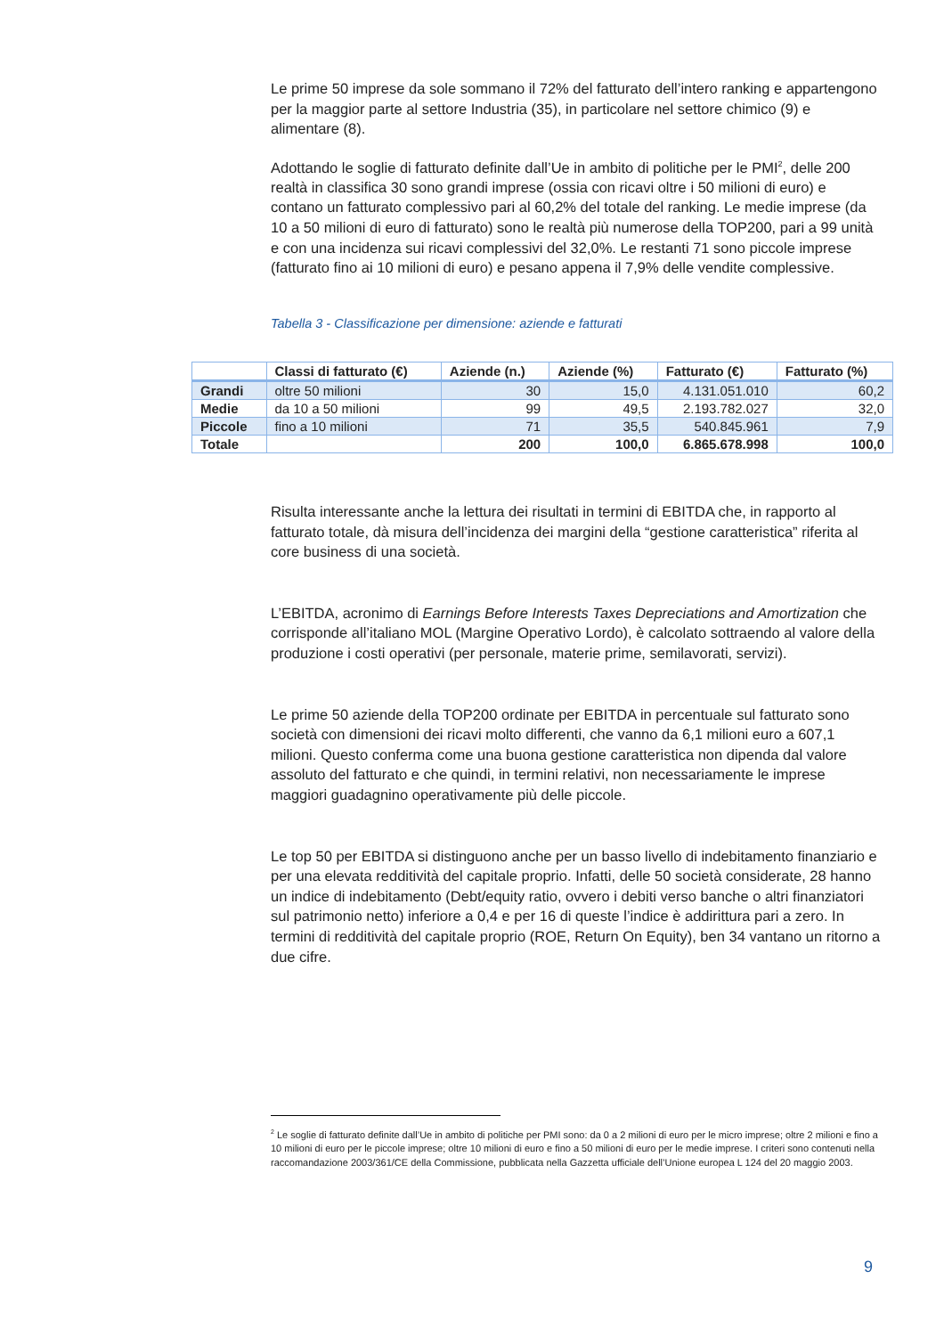Le prime 50 imprese da sole sommano il 72% del fatturato dell’intero ranking e appartengono per la maggior parte al settore Industria (35), in particolare nel settore chimico (9) e alimentare (8).
Adottando le soglie di fatturato definite dall’Ue in ambito di politiche per le PMI<sup>2</sup>, delle 200 realtà in classifica 30 sono grandi imprese (ossia con ricavi oltre i 50 milioni di euro) e contano un fatturato complessivo pari al 60,2% del totale del ranking. Le medie imprese (da 10 a 50 milioni di euro di fatturato) sono le realtà più numerose della TOP200, pari a 99 unità e con una incidenza sui ricavi complessivi del 32,0%. Le restanti 71 sono piccole imprese (fatturato fino ai 10 milioni di euro) e pesano appena il 7,9% delle vendite complessive.
Tabella 3 - Classificazione per dimensione: aziende e fatturati
| | Classi di fatturato (€) | Aziende (n.) | Aziende (%) | Fatturato (€) | Fatturato (%) |
| --- | --- | --- | --- | --- | --- |
| Grandi | oltre 50 milioni | 30 | 15,0 | 4.131.051.010 | 60,2 |
| Medie | da 10 a 50 milioni | 99 | 49,5 | 2.193.782.027 | 32,0 |
| Piccole | fino a 10 milioni | 71 | 35,5 | 540.845.961 | 7,9 |
| Totale | | 200 | 100,0 | 6.865.678.998 | 100,0 |
Risulta interessante anche la lettura dei risultati in termini di EBITDA che, in rapporto al fatturato totale, dà misura dell’incidenza dei margini della “gestione caratteristica” riferita al core business di una società.
L’EBITDA, acronimo di Earnings Before Interests Taxes Depreciations and Amortization che corrisponde all’italiano MOL (Margine Operativo Lordo), è calcolato sottraendo al valore della produzione i costi operativi (per personale, materie prime, semilavorati, servizi).
Le prime 50 aziende della TOP200 ordinate per EBITDA in percentuale sul fatturato sono società con dimensioni dei ricavi molto differenti, che vanno da 6,1 milioni euro a 607,1 milioni. Questo conferma come una buona gestione caratteristica non dipenda dal valore assoluto del fatturato e che quindi, in termini relativi, non necessariamente le imprese maggiori guadagnino operativamente più delle piccole.
Le top 50 per EBITDA si distinguono anche per un basso livello di indebitamento finanziario e per una elevata redditività del capitale proprio. Infatti, delle 50 società considerate, 28 hanno un indice di indebitamento (Debt/equity ratio, ovvero i debiti verso banche o altri finanziatori sul patrimonio netto) inferiore a 0,4 e per 16 di queste l’indice è addirittura pari a zero. In termini di redditività del capitale proprio (ROE, Return On Equity), ben 34 vantano un ritorno a due cifre.
<sup>2</sup> Le soglie di fatturato definite dall’Ue in ambito di politiche per PMI sono: da 0 a 2 milioni di euro per le micro imprese; oltre 2 milioni e fino a 10 milioni di euro per le piccole imprese; oltre 10 milioni di euro e fino a 50 milioni di euro per le medie imprese. I criteri sono contenuti nella raccomandazione 2003/361/CE della Commissione, pubblicata nella Gazzetta ufficiale dell’Unione europea L 124 del 20 maggio 2003.
9